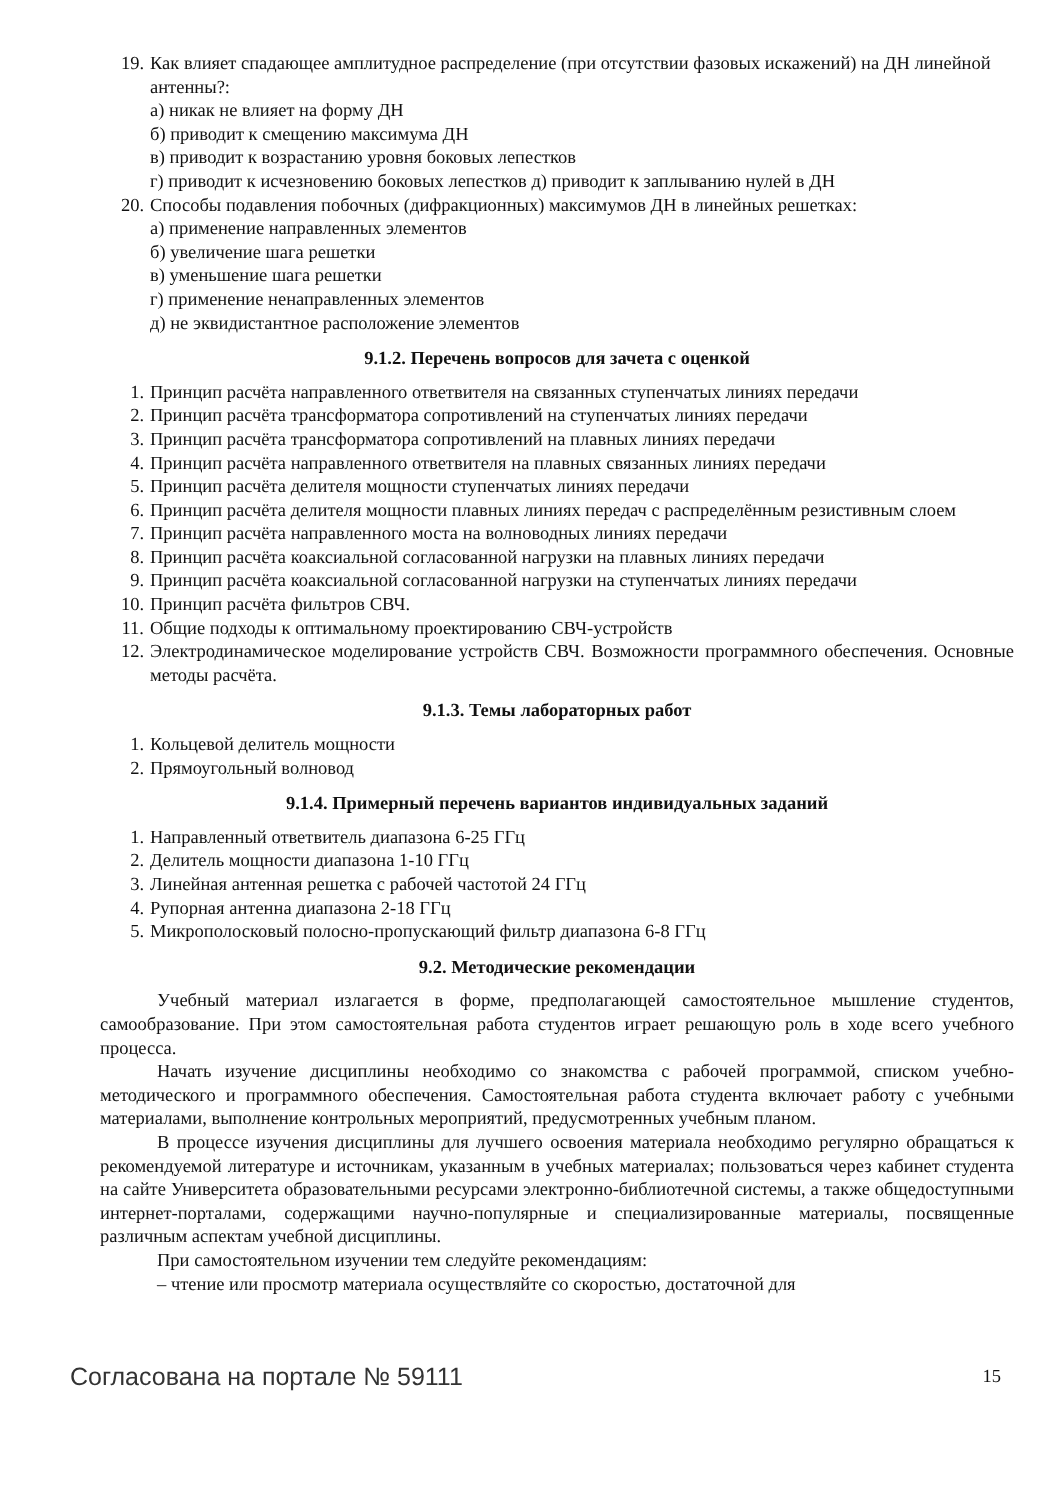19. Как влияет спадающее амплитудное распределение (при отсутствии фазовых искажений) на ДН линейной антенны?:
а) никак не влияет на форму ДН
б) приводит к смещению максимума ДН
в) приводит к возрастанию уровня боковых лепестков
г) приводит к исчезновению боковых лепестков д) приводит к заплыванию нулей в ДН
20. Способы подавления побочных (дифракционных) максимумов ДН в линейных решетках:
а) применение направленных элементов
б) увеличение шага решетки
в) уменьшение шага решетки
г) применение ненаправленных элементов
д) не эквидистантное расположение элементов
9.1.2. Перечень вопросов для зачета с оценкой
1. Принцип расчёта направленного ответвителя на связанных ступенчатых линиях передачи
2. Принцип расчёта трансформатора сопротивлений на ступенчатых линиях передачи
3. Принцип расчёта трансформатора сопротивлений на плавных линиях передачи
4. Принцип расчёта направленного ответвителя на плавных связанных линиях передачи
5. Принцип расчёта делителя мощности ступенчатых линиях передачи
6. Принцип расчёта делителя мощности плавных линиях передач с распределённым резистивным слоем
7. Принцип расчёта направленного моста на волноводных линиях передачи
8. Принцип расчёта коаксиальной согласованной нагрузки на плавных линиях передачи
9. Принцип расчёта коаксиальной согласованной нагрузки на ступенчатых линиях передачи
10. Принцип расчёта фильтров СВЧ.
11. Общие подходы к оптимальному проектированию СВЧ-устройств
12. Электродинамическое моделирование устройств СВЧ. Возможности программного обеспечения. Основные методы расчёта.
9.1.3. Темы лабораторных работ
1. Кольцевой делитель мощности
2. Прямоугольный волновод
9.1.4. Примерный перечень вариантов индивидуальных заданий
1. Направленный ответвитель диапазона 6-25 ГГц
2. Делитель мощности диапазона 1-10 ГГц
3. Линейная антенная решетка с рабочей частотой 24 ГГц
4. Рупорная антенна диапазона 2-18 ГГц
5. Микрополосковый полосно-пропускающий фильтр диапазона 6-8 ГГц
9.2. Методические рекомендации
Учебный материал излагается в форме, предполагающей самостоятельное мышление студентов, самообразование. При этом самостоятельная работа студентов играет решающую роль в ходе всего учебного процесса.
Начать изучение дисциплины необходимо со знакомства с рабочей программой, списком учебно-методического и программного обеспечения. Самостоятельная работа студента включает работу с учебными материалами, выполнение контрольных мероприятий, предусмотренных учебным планом.
В процессе изучения дисциплины для лучшего освоения материала необходимо регулярно обращаться к рекомендуемой литературе и источникам, указанным в учебных материалах; пользоваться через кабинет студента на сайте Университета образовательными ресурсами электронно-библиотечной системы, а также общедоступными интернет-порталами, содержащими научно-популярные и специализированные материалы, посвященные различным аспектам учебной дисциплины.
При самостоятельном изучении тем следуйте рекомендациям:
– чтение или просмотр материала осуществляйте со скоростью, достаточной для
Согласована на портале № 59111 15